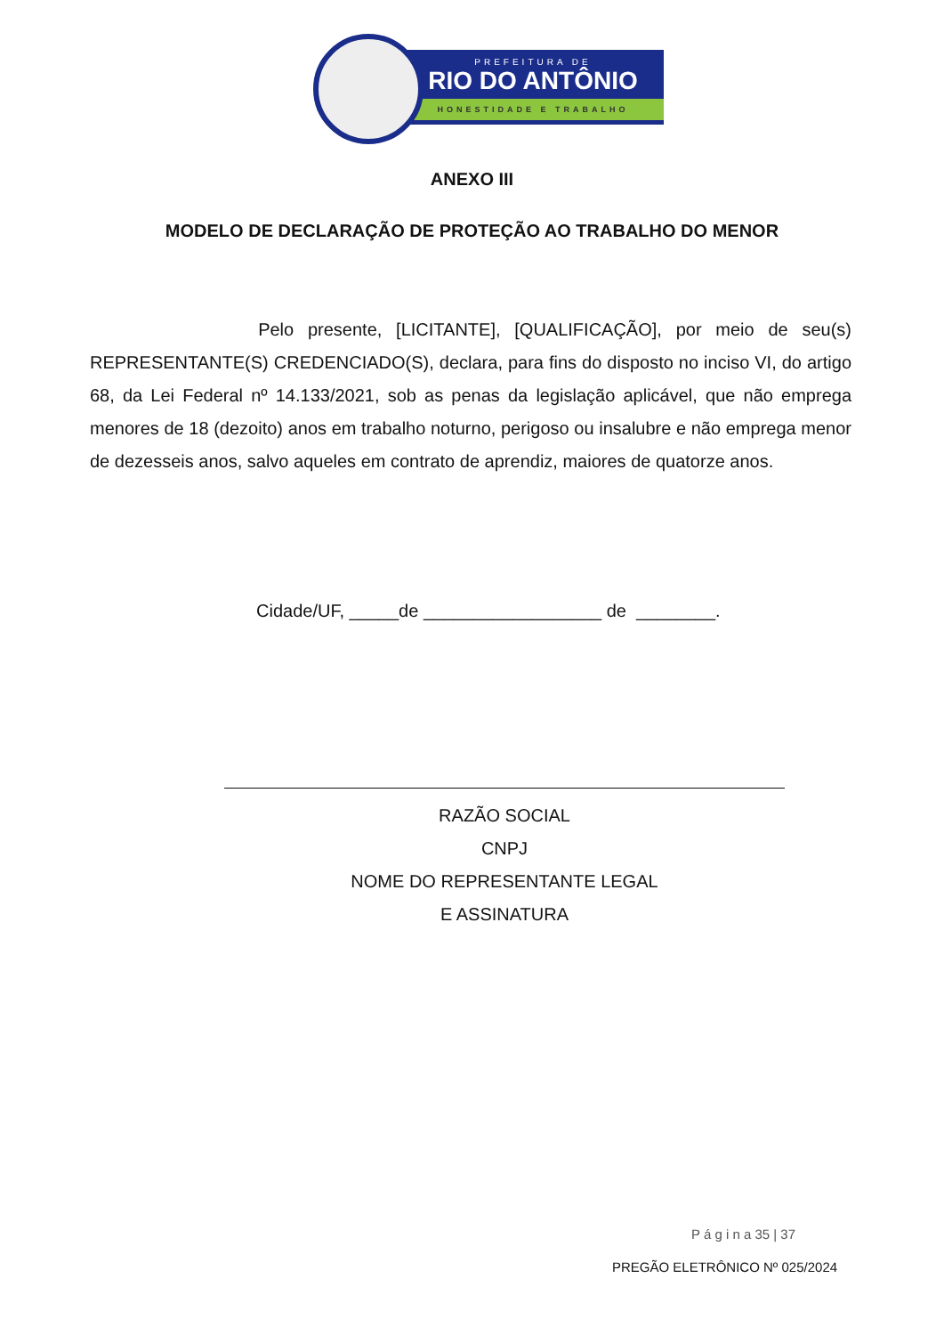PREFEITURA DE
RIO DO ANTÔNIO
HONESTIDADE E TRABALHO
ANEXO III
MODELO DE DECLARAÇÃO DE PROTEÇÃO AO TRABALHO DO MENOR
Pelo presente, [LICITANTE], [QUALIFICAÇÃO], por meio de seu(s) REPRESENTANTE(S) CREDENCIADO(S), declara, para fins do disposto no inciso VI, do artigo 68, da Lei Federal nº 14.133/2021, sob as penas da legislação aplicável, que não emprega menores de 18 (dezoito) anos em trabalho noturno, perigoso ou insalubre e não emprega menor de dezesseis anos, salvo aqueles em contrato de aprendiz, maiores de quatorze anos.
Cidade/UF, _____de __________________ de ________.
RAZÃO SOCIAL
CNPJ
NOME DO REPRESENTANTE LEGAL
E ASSINATURA
P á g i n a 35 | 37
PREGÃO ELETRÔNICO Nº 025/2024